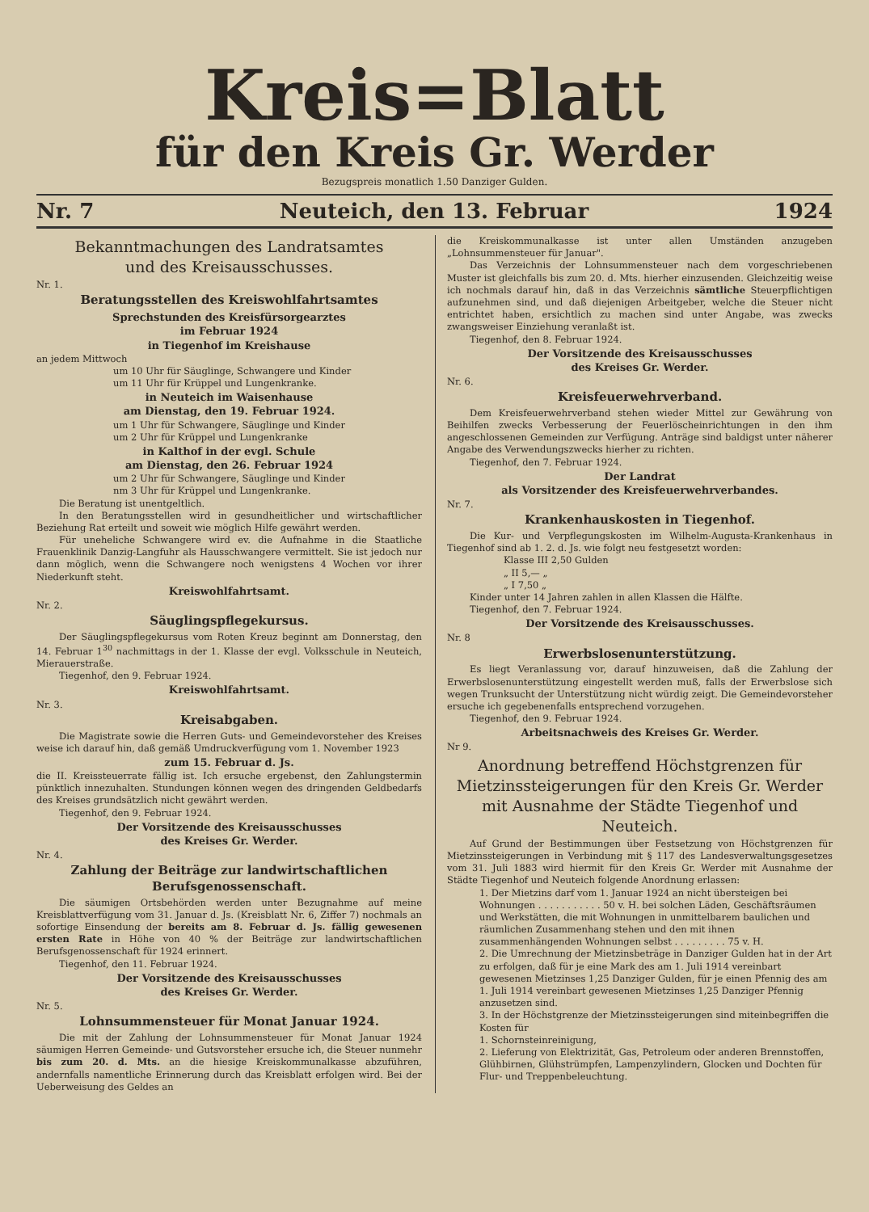Kreis=Blatt
für den Kreis Gr. Werder
Bezugspreis monatlich 1.50 Danziger Gulden.
Nr. 7 Neuteich, den 13. Februar 1924
Bekanntmachungen des Landratsamtes
und des Kreisausschusses.
Nr. 1.
Beratungsstellen des Kreiswohlfahrtsamtes
Sprechstunden des Kreisfürsorgearztes
im Februar 1924
in Tiegenhof im Kreishause
an jedem Mittwoch
um 10 Uhr für Säuglinge, Schwangere und Kinder
um 11 Uhr für Krüppel und Lungenkranke.
in Neuteich im Waisenhause
am Dienstag, den 19. Februar 1924.
um 1 Uhr für Schwangere, Säuglinge und Kinder
um 2 Uhr für Krüppel und Lungenkranke
in Kalthof in der evgl. Schule
am Dienstag, den 26. Februar 1924
um 2 Uhr für Schwangere, Säuglinge und Kinder
nm 3 Uhr für Krüppel und Lungenkranke.
Die Beratung ist unentgeltlich.
In den Beratungsstellen wird in gesundheitlicher und wirtschaftlicher Beziehung Rat erteilt und soweit wie möglich Hilfe gewährt werden.
Für uneheliche Schwangere wird ev. die Aufnahme in die Staatliche Frauenklinik Danzig-Langfuhr als Hausschwangere vermittelt. Sie ist jedoch nur dann möglich, wenn die Schwangere noch wenigstens 4 Wochen vor ihrer Niederkunft steht.
Kreiswohlfahrtsamt.
Nr. 2.
Säuglingspflegekursus.
Der Säuglingspflegekursus vom Roten Kreuz beginnt am Donnerstag, den 14. Februar 1<sup>30</sup> nachmittags in der 1. Klasse der evgl. Volksschule in Neuteich, Mierauerstraße.
Tiegenhof, den 9. Februar 1924.
Kreiswohlfahrtsamt.
Nr. 3.
Kreisabgaben.
Die Magistrate sowie die Herren Guts- und Gemeindevorsteher des Kreises weise ich darauf hin, daß gemäß Umdruckverfügung vom 1. November 1923
zum 15. Februar d. Js.
die II. Kreissteuerrate fällig ist. Ich ersuche ergebenst, den Zahlungstermin pünktlich innezuhalten. Stundungen können wegen des dringenden Geldbedarfs des Kreises grundsätzlich nicht gewährt werden.
Tiegenhof, den 9. Februar 1924.
Der Vorsitzende des Kreisausschusses
des Kreises Gr. Werder.
Nr. 4.
Zahlung der Beiträge zur landwirtschaftlichen
Berufsgenossenschaft.
Die säumigen Ortsbehörden werden unter Bezugnahme auf meine Kreisblattverfügung vom 31. Januar d. Js. (Kreisblatt Nr. 6, Ziffer 7) nochmals an sofortige Einsendung der bereits am 8. Februar d. Js. fällig gewesenen ersten Rate in Höhe von 40 % der Beiträge zur landwirtschaftlichen Berufsgenossenschaft für 1924 erinnert.
Tiegenhof, den 11. Februar 1924.
Der Vorsitzende des Kreisausschusses
des Kreises Gr. Werder.
Nr. 5.
Lohnsummensteuer für Monat Januar 1924.
Die mit der Zahlung der Lohnsummensteuer für Monat Januar 1924 säumigen Herren Gemeinde- und Gutsvorsteher ersuche ich, die Steuer nunmehr bis zum 20. d. Mts. an die hiesige Kreiskommunalkasse abzuführen, andernfalls namentliche Erinnerung durch das Kreisblatt erfolgen wird. Bei der Ueberweisung des Geldes an
die Kreiskommunalkasse ist unter allen Umständen anzugeben „Lohnsummensteuer für Januar".
Das Verzeichnis der Lohnsummensteuer nach dem vorgeschriebenen Muster ist gleichfalls bis zum 20. d. Mts. hierher einzusenden. Gleichzeitig weise ich nochmals darauf hin, daß in das Verzeichnis sämtliche Steuerpflichtigen aufzunehmen sind, und daß diejenigen Arbeitgeber, welche die Steuer nicht entrichtet haben, ersichtlich zu machen sind unter Angabe, was zwecks zwangsweiser Einziehung veranlaßt ist.
Tiegenhof, den 8. Februar 1924.
Der Vorsitzende des Kreisausschusses
des Kreises Gr. Werder.
Nr. 6.
Kreisfeuerwehrverband.
Dem Kreisfeuerwehrverband stehen wieder Mittel zur Gewährung von Beihilfen zwecks Verbesserung der Feuerlöscheinrichtungen in den ihm angeschlossenen Gemeinden zur Verfügung. Anträge sind baldigst unter näherer Angabe des Verwendungszwecks hierher zu richten.
Tiegenhof, den 7. Februar 1924.
Der Landrat
als Vorsitzender des Kreisfeuerwehrverbandes.
Nr. 7.
Krankenhauskosten in Tiegenhof.
Die Kur- und Verpflegungskosten im Wilhelm-Augusta-Krankenhaus in Tiegenhof sind ab 1. 2. d. Js. wie folgt neu festgesetzt worden:
Klasse III 2,50 Gulden
„ II 5,— „
„ I 7,50 „
Kinder unter 14 Jahren zahlen in allen Klassen die Hälfte.
Tiegenhof, den 7. Februar 1924.
Der Vorsitzende des Kreisausschusses.
Nr. 8
Erwerbslosenunterstützung.
Es liegt Veranlassung vor, darauf hinzuweisen, daß die Zahlung der Erwerbslosenunterstützung eingestellt werden muß, falls der Erwerbslose sich wegen Trunksucht der Unterstützung nicht würdig zeigt. Die Gemeindevorsteher ersuche ich gegebenenfalls entsprechend vorzugehen.
Tiegenhof, den 9. Februar 1924.
Arbeitsnachweis des Kreises Gr. Werder.
Nr 9.
Anordnung betreffend Höchstgrenzen für Mietzinssteigerungen für den Kreis Gr. Werder mit Ausnahme der Städte Tiegenhof und Neuteich.
Auf Grund der Bestimmungen über Festsetzung von Höchstgrenzen für Mietzinssteigerungen in Verbindung mit § 117 des Landesverwaltungsgesetzes vom 31. Juli 1883 wird hiermit für den Kreis Gr. Werder mit Ausnahme der Städte Tiegenhof und Neuteich folgende Anordnung erlassen:
1. Der Mietzins darf vom 1. Januar 1924 an nicht übersteigen bei Wohnungen . . . . . . . . . . . 50 v. H. bei solchen Läden, Geschäftsräumen und Werkstätten, die mit Wohnungen in unmittelbarem baulichen und räumlichen Zusammenhang stehen und den mit ihnen zusammenhängenden Wohnungen selbst . . . . . . . . . 75 v. H.
2. Die Umrechnung der Mietzinsbeträge in Danziger Gulden hat in der Art zu erfolgen, daß für je eine Mark des am 1. Juli 1914 vereinbart gewesenen Mietzinses 1,25 Danziger Gulden, für je einen Pfennig des am 1. Juli 1914 vereinbart gewesenen Mietzinses 1,25 Danziger Pfennig anzusetzen sind.
3. In der Höchstgrenze der Mietzinssteigerungen sind miteinbegriffen die Kosten für
1. Schornsteinreinigung,
2. Lieferung von Elektrizität, Gas, Petroleum oder anderen Brennstoffen, Glühbirnen, Glühstrümpfen, Lampenzylindern, Glocken und Dochten für Flur- und Treppenbeleuchtung.